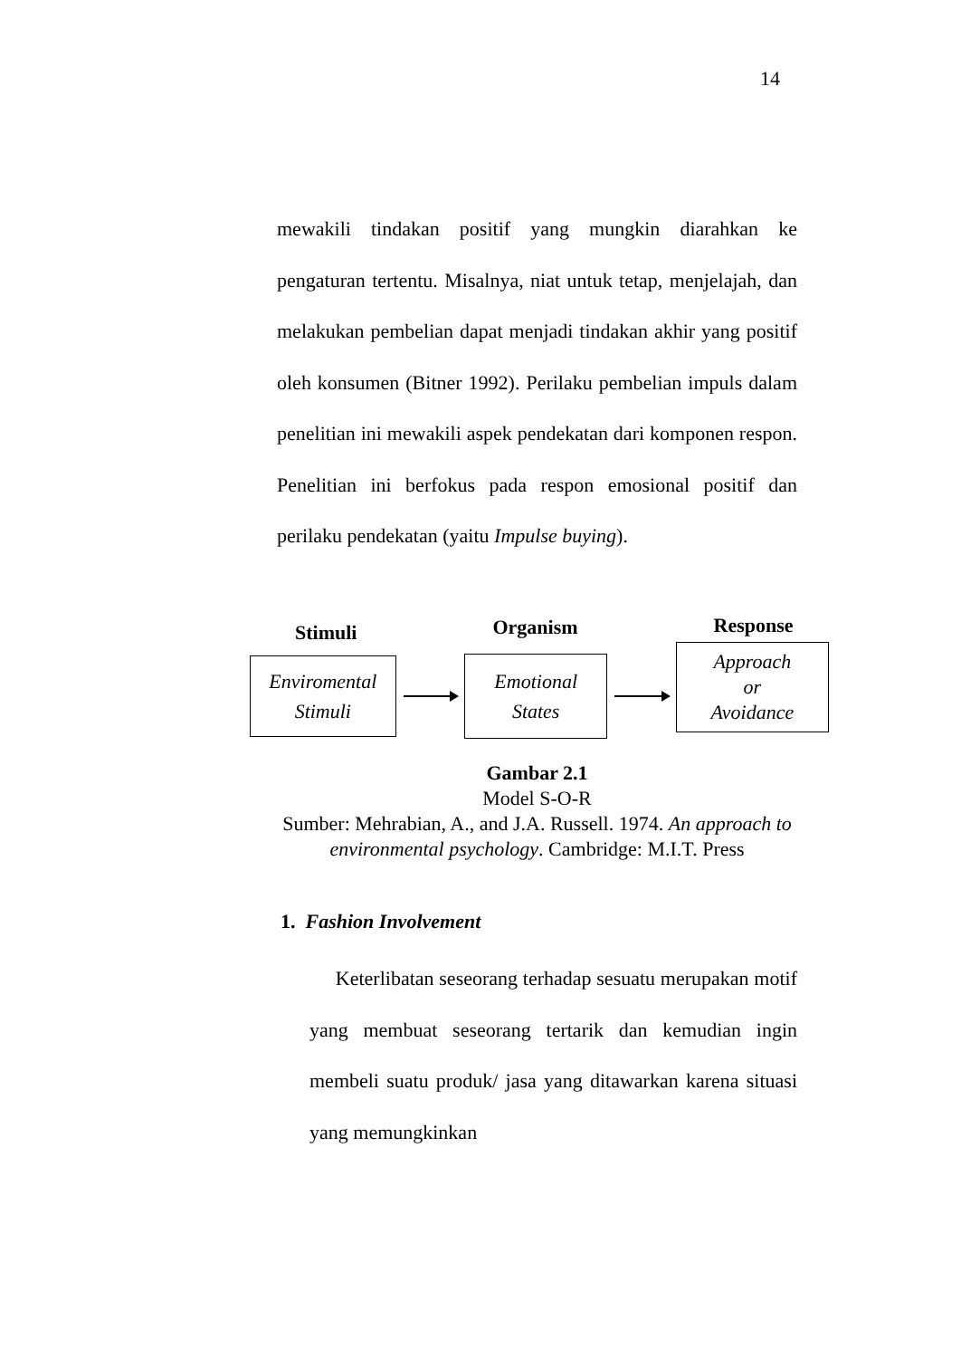14
mewakili tindakan positif yang mungkin diarahkan ke pengaturan tertentu. Misalnya, niat untuk tetap, menjelajah, dan melakukan pembelian dapat menjadi tindakan akhir yang positif oleh konsumen (Bitner 1992). Perilaku pembelian impuls dalam penelitian ini mewakili aspek pendekatan dari komponen respon. Penelitian ini berfokus pada respon emosional positif dan perilaku pendekatan (yaitu Impulse buying).
Stimuli Organism Response
Enviromental
Stimuli
Emotional
States
Approach
or
Avoidance
Gambar 2.1
Model S-O-R
Sumber: Mehrabian, A., and J.A. Russell. 1974. An approach to environmental psychology. Cambridge: M.I.T. Press
1. Fashion Involvement
Keterlibatan seseorang terhadap sesuatu merupakan motif yang membuat seseorang tertarik dan kemudian ingin membeli suatu produk/ jasa yang ditawarkan karena situasi yang memungkinkan